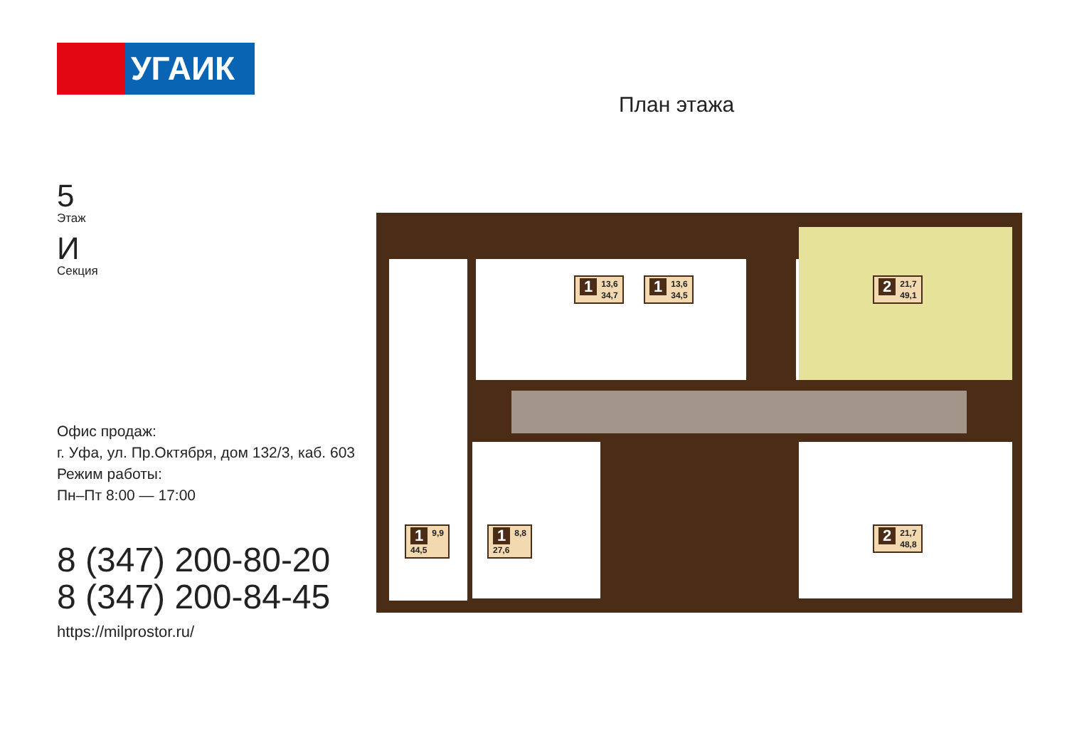УГАИК
5
Этаж
И
Секция
Офис продаж:
г. Уфа, ул. Пр.Октября, дом 132/3, каб. 603
Режим работы:
Пн–Пт 8:00 — 17:00
8 (347) 200-80-20
8 (347) 200-84-45
https://milprostor.ru/
План этажа
1 13,6
34,7
1 13,6
34,5
2 21,7
49,1
1 9,9
44,5
1 8,8
27,6
2 21,7
48,8